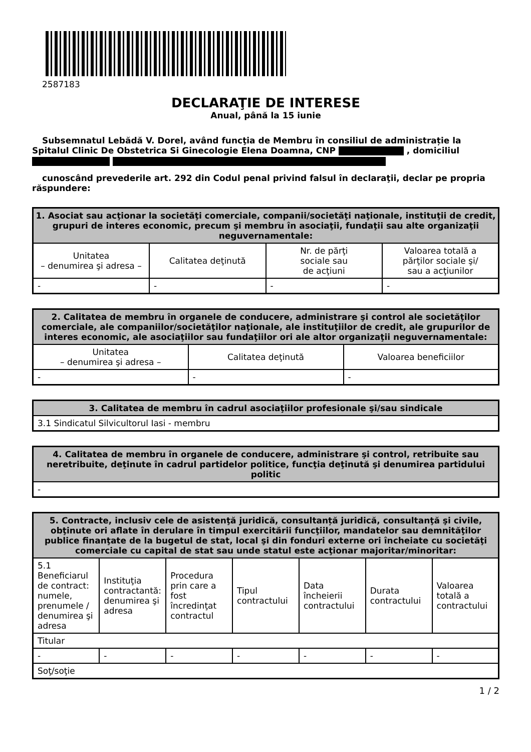2587183
DECLARAŢIE DE INTERESE
Anual, până la 15 iunie
Subsemnatul Lebădă V. Dorel, având funcţia de Membru în consiliul de administrație la Spitalul Clinic De Obstetrica Si Ginecologie Elena Doamna, CNP , domiciliul
cunoscând prevederile art. 292 din Codul penal privind falsul în declaraţii, declar pe propria răspundere:
| 1. Asociat sau acţionar la societăţi comerciale, companii/societăţi naţionale, instituţii de credit, grupuri de interes economic, precum şi membru în asociaţii, fundaţii sau alte organizaţii neguvernamentale: | | | |
| --- | --- | --- | --- |
| Unitatea – denumirea şi adresa – | Calitatea deţinută | Nr. de părţi sociale sau de acţiuni | Valoarea totală a părţilor sociale şi/ sau a acţiunilor |
| - | - | - | - |
| 2. Calitatea de membru în organele de conducere, administrare şi control ale societăţilor comerciale, ale companiilor/societăţilor naţionale, ale instituţiilor de credit, ale grupurilor de interes economic, ale asociaţiilor sau fundaţiilor ori ale altor organizaţii neguvernamentale: | | |
| --- | --- | --- |
| Unitatea – denumirea şi adresa – | Calitatea deţinută | Valoarea beneficiilor |
| - | - | - |
| 3. Calitatea de membru în cadrul asociaţiilor profesionale şi/sau sindicale |
| --- |
| 3.1 Sindicatul Silvicultorul Iasi - membru |
| 4. Calitatea de membru în organele de conducere, administrare şi control, retribuite sau neretribuite, deţinute în cadrul partidelor politice, funcţia deţinută şi denumirea partidului politic |
| --- |
| - |
| 5. Contracte, inclusiv cele de asistenţă juridică, consultanță juridică, consultanţă şi civile, obţinute ori aflate în derulare în timpul exercitării funcţiilor, mandatelor sau demnităţilor publice finanţate de la bugetul de stat, local şi din fonduri externe ori încheiate cu societăţi comerciale cu capital de stat sau unde statul este acţionar majoritar/minoritar: | | | | | | |
| --- | --- | --- | --- | --- | --- | --- |
| 5.1 Beneficiarul de contract: numele, prenumele / denumirea şi adresa | Instituţia contractantă: denumirea şi adresa | Procedura prin care a fost încredinţat contractul | Tipul contractului | Data încheierii contractului | Durata contractului | Valoarea totală a contractului |
| Titular | | | | | | |
| - | - | - | - | - | - | - |
| Soţ/soţie | | | | | | |
1 / 2